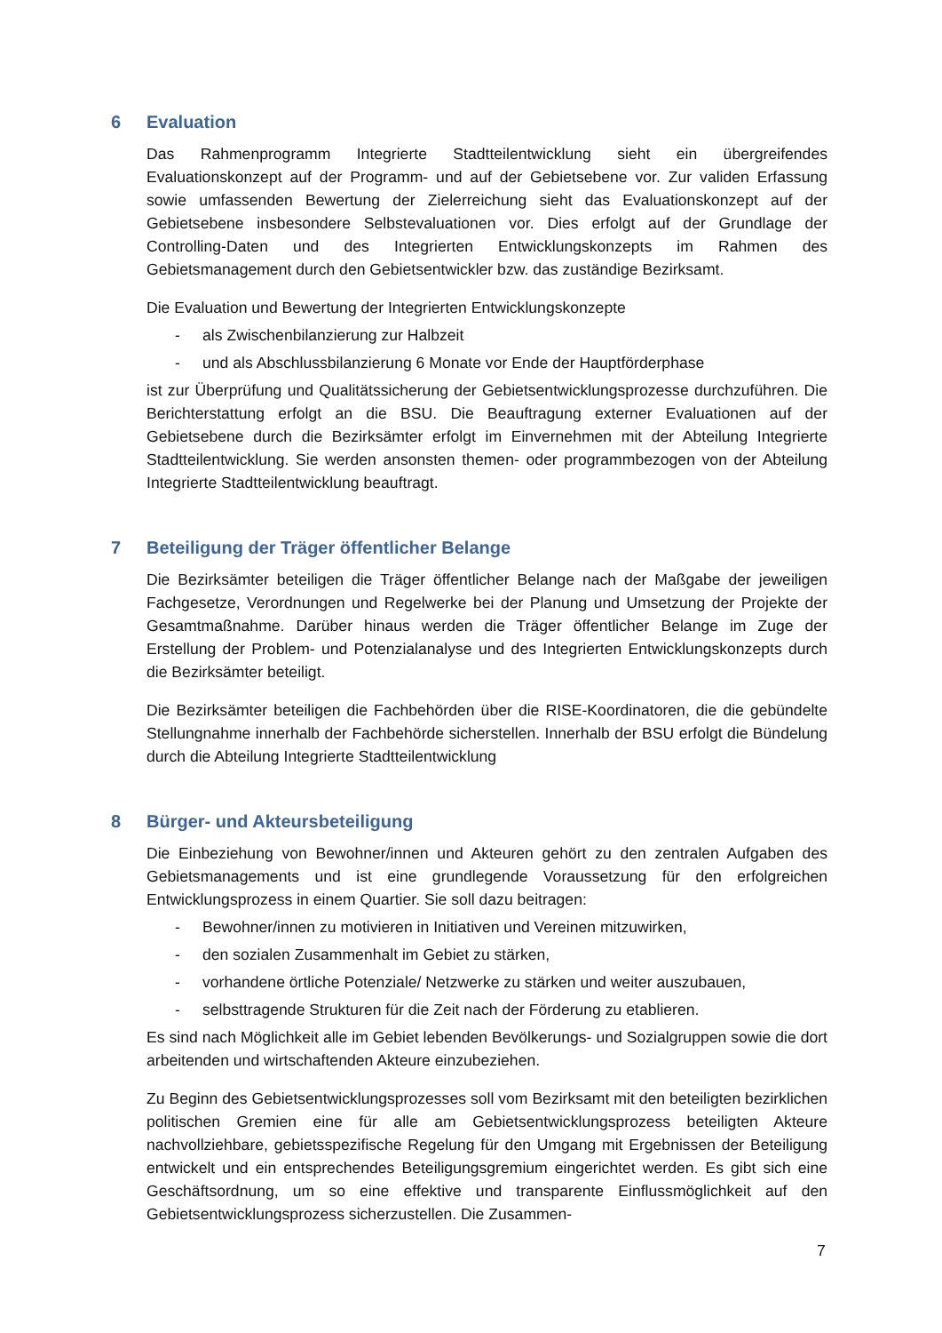6 Evaluation
Das Rahmenprogramm Integrierte Stadtteilentwicklung sieht ein übergreifendes Evaluationskonzept auf der Programm- und auf der Gebietsebene vor. Zur validen Erfassung sowie umfassenden Bewertung der Zielerreichung sieht das Evaluationskonzept auf der Gebietsebene insbesondere Selbstevaluationen vor. Dies erfolgt auf der Grundlage der Controlling-Daten und des Integrierten Entwicklungskonzepts im Rahmen des Gebietsmanagement durch den Gebietsentwickler bzw. das zuständige Bezirksamt.
Die Evaluation und Bewertung der Integrierten Entwicklungskonzepte
- als Zwischenbilanzierung zur Halbzeit
- und als Abschlussbilanzierung 6 Monate vor Ende der Hauptförderphase
ist zur Überprüfung und Qualitätssicherung der Gebietsentwicklungsprozesse durchzuführen. Die Berichterstattung erfolgt an die BSU. Die Beauftragung externer Evaluationen auf der Gebietsebene durch die Bezirksämter erfolgt im Einvernehmen mit der Abteilung Integrierte Stadtteilentwicklung. Sie werden ansonsten themen- oder programmbezogen von der Abteilung Integrierte Stadtteilentwicklung beauftragt.
7 Beteiligung der Träger öffentlicher Belange
Die Bezirksämter beteiligen die Träger öffentlicher Belange nach der Maßgabe der jeweiligen Fachgesetze, Verordnungen und Regelwerke bei der Planung und Umsetzung der Projekte der Gesamtmaßnahme. Darüber hinaus werden die Träger öffentlicher Belange im Zuge der Erstellung der Problem- und Potenzialanalyse und des Integrierten Entwicklungskonzepts durch die Bezirksämter beteiligt.
Die Bezirksämter beteiligen die Fachbehörden über die RISE-Koordinatoren, die die gebündelte Stellungnahme innerhalb der Fachbehörde sicherstellen. Innerhalb der BSU erfolgt die Bündelung durch die Abteilung Integrierte Stadtteilentwicklung
8 Bürger- und Akteursbeteiligung
Die Einbeziehung von Bewohner/innen und Akteuren gehört zu den zentralen Aufgaben des Gebietsmanagements und ist eine grundlegende Voraussetzung für den erfolgreichen Entwicklungsprozess in einem Quartier. Sie soll dazu beitragen:
- Bewohner/innen zu motivieren in Initiativen und Vereinen mitzuwirken,
- den sozialen Zusammenhalt im Gebiet zu stärken,
- vorhandene örtliche Potenziale/ Netzwerke zu stärken und weiter auszubauen,
- selbsttragende Strukturen für die Zeit nach der Förderung zu etablieren.
Es sind nach Möglichkeit alle im Gebiet lebenden Bevölkerungs- und Sozialgruppen sowie die dort arbeitenden und wirtschaftenden Akteure einzubeziehen.
Zu Beginn des Gebietsentwicklungsprozesses soll vom Bezirksamt mit den beteiligten bezirklichen politischen Gremien eine für alle am Gebietsentwicklungsprozess beteiligten Akteure nachvollziehbare, gebietsspezifische Regelung für den Umgang mit Ergebnissen der Beteiligung entwickelt und ein entsprechendes Beteiligungsgremium eingerichtet werden. Es gibt sich eine Geschäftsordnung, um so eine effektive und transparente Einflussmöglichkeit auf den Gebietsentwicklungsprozess sicherzustellen. Die Zusammen-
7